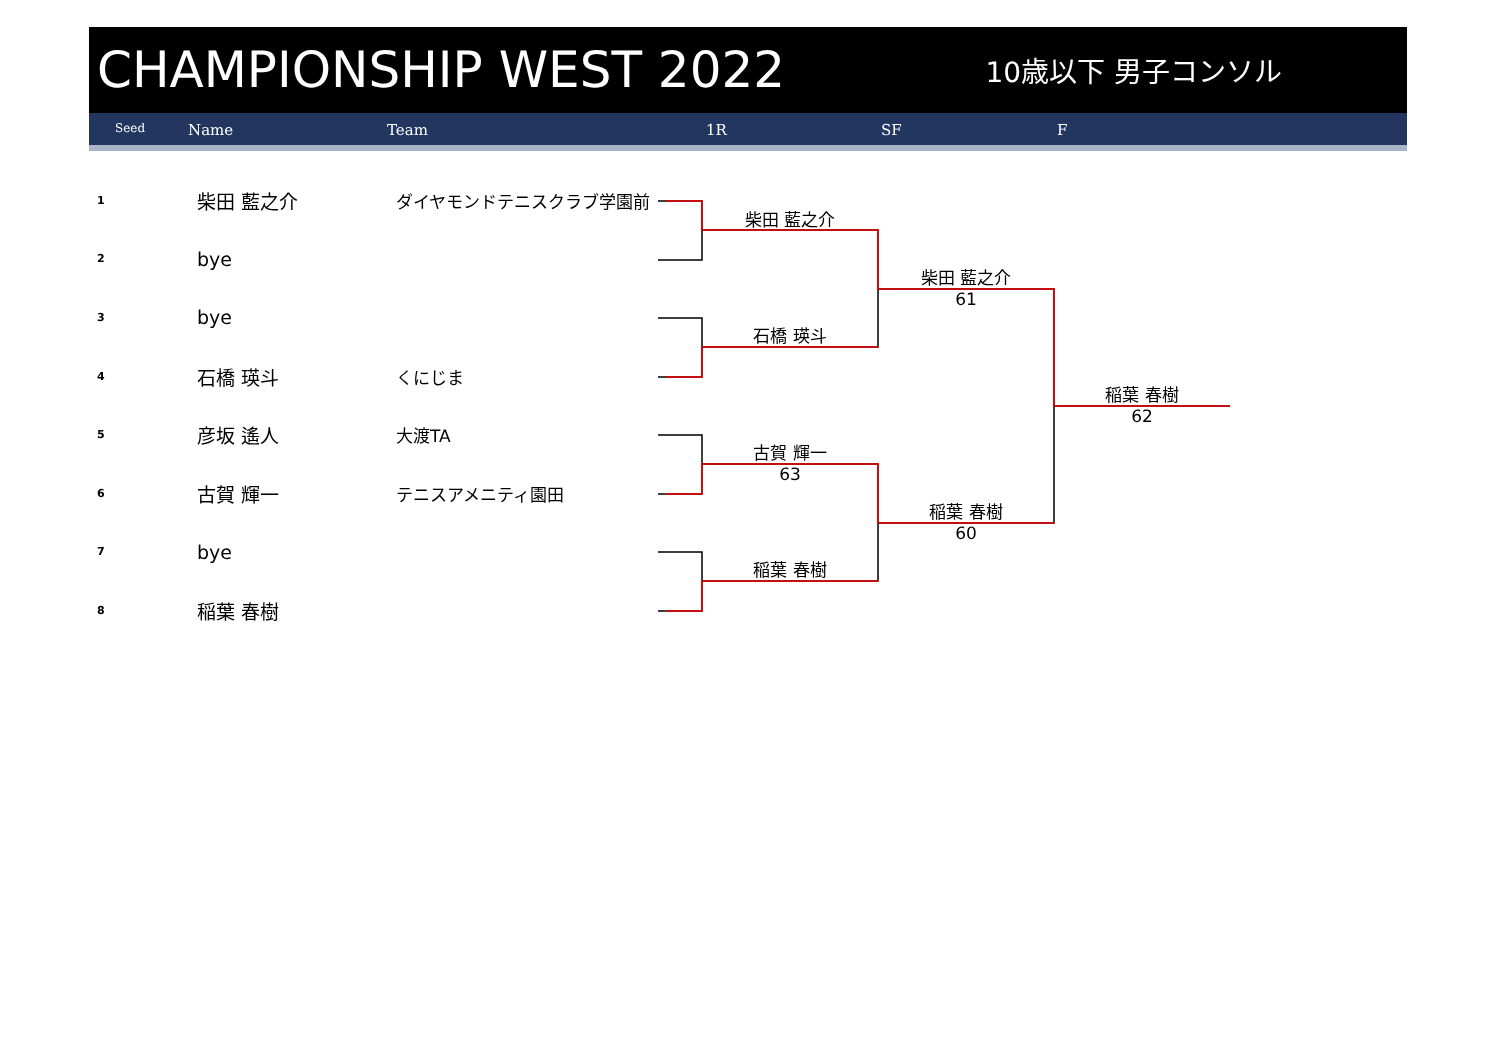CHAMPIONSHIP WEST 2022
10歳以下 男子コンソル
Seed Name Team 1R SF F
| 1 | 柴田 藍之介 | ダイヤモンドテニスクラブ学園前 |
| 2 | bye | |
| 3 | bye | |
| 4 | 石橋 瑛斗 | くにじま |
| 5 | 彦坂 遙人 | 大渡TA |
| 6 | 古賀 輝一 | テニスアメニティ園田 |
| 7 | bye | |
| 8 | 稲葉 春樹 | |
柴田 藍之介
石橋 瑛斗
古賀 輝一
63
稲葉 春樹
柴田 藍之介
61
稲葉 春樹
60
稲葉 春樹
62